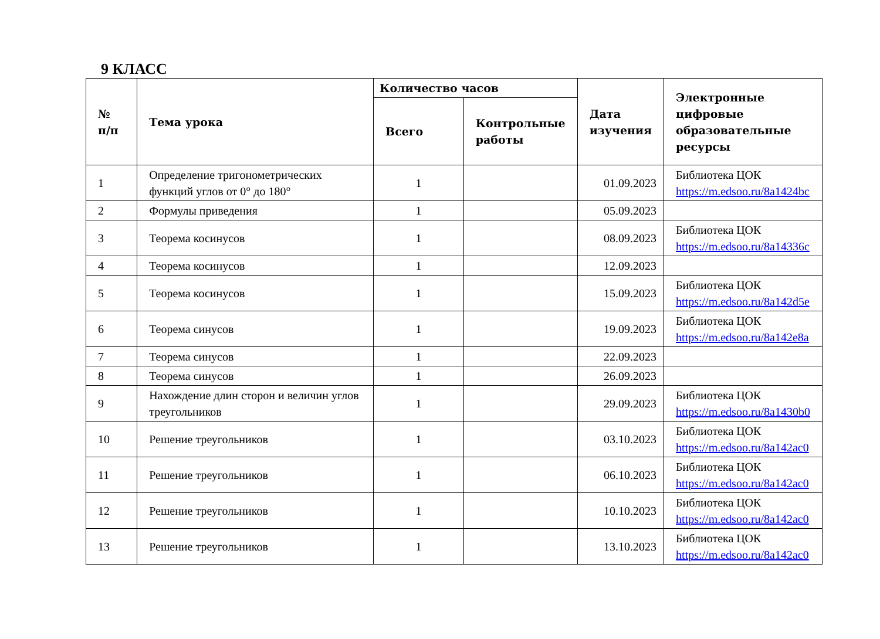9 КЛАСС
| № п/п | Тема урока | Количество часов | | Дата изучения | Электронные цифровые образовательные ресурсы |
| --- | --- | --- | --- | --- | --- |
| | | Всего | Контрольные работы | | |
| 1 | Определение тригонометрических функций углов от 0° до 180° | 1 | | 01.09.2023 | Библиотека ЦОК https://m.edsoo.ru/8a1424bc |
| 2 | Формулы приведения | 1 | | 05.09.2023 | |
| 3 | Теорема косинусов | 1 | | 08.09.2023 | Библиотека ЦОК https://m.edsoo.ru/8a14336c |
| 4 | Теорема косинусов | 1 | | 12.09.2023 | |
| 5 | Теорема косинусов | 1 | | 15.09.2023 | Библиотека ЦОК https://m.edsoo.ru/8a142d5e |
| 6 | Теорема синусов | 1 | | 19.09.2023 | Библиотека ЦОК https://m.edsoo.ru/8a142e8a |
| 7 | Теорема синусов | 1 | | 22.09.2023 | |
| 8 | Теорема синусов | 1 | | 26.09.2023 | |
| 9 | Нахождение длин сторон и величин углов треугольников | 1 | | 29.09.2023 | Библиотека ЦОК https://m.edsoo.ru/8a1430b0 |
| 10 | Решение треугольников | 1 | | 03.10.2023 | Библиотека ЦОК https://m.edsoo.ru/8a142ac0 |
| 11 | Решение треугольников | 1 | | 06.10.2023 | Библиотека ЦОК https://m.edsoo.ru/8a142ac0 |
| 12 | Решение треугольников | 1 | | 10.10.2023 | Библиотека ЦОК https://m.edsoo.ru/8a142ac0 |
| 13 | Решение треугольников | 1 | | 13.10.2023 | Библиотека ЦОК https://m.edsoo.ru/8a142ac0 |